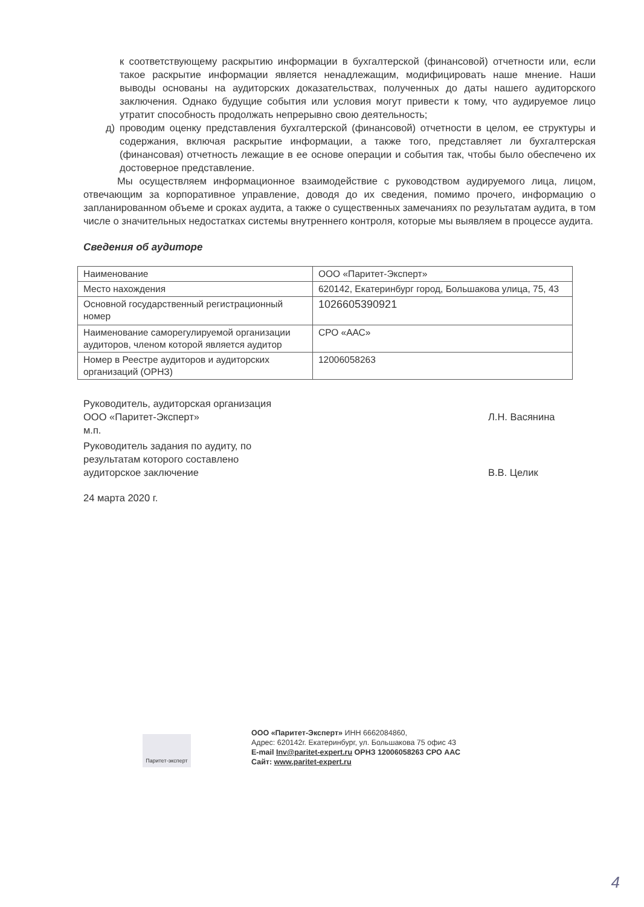к соответствующему раскрытию информации в бухгалтерской (финансовой) отчетности или, если такое раскрытие информации является ненадлежащим, модифицировать наше мнение. Наши выводы основаны на аудиторских доказательствах, полученных до даты нашего аудиторского заключения. Однако будущие события или условия могут привести к тому, что аудируемое лицо утратит способность продолжать непрерывно свою деятельность;
д) проводим оценку представления бухгалтерской (финансовой) отчетности в целом, ее структуры и содержания, включая раскрытие информации, а также того, представляет ли бухгалтерская (финансовая) отчетность лежащие в ее основе операции и события так, чтобы было обеспечено их достоверное представление.
Мы осуществляем информационное взаимодействие с руководством аудируемого лица, лицом, отвечающим за корпоративное управление, доводя до их сведения, помимо прочего, информацию о запланированном объеме и сроках аудита, а также о существенных замечаниях по результатам аудита, в том числе о значительных недостатках системы внутреннего контроля, которые мы выявляем в процессе аудита.
Сведения об аудиторе
| Наименование | ООО «Паритет-Эксперт» |
| Место нахождения | 620142, Екатеринбург город, Большакова улица, 75, 43 |
| Основной государственный регистрационный номер | 1026605390921 |
| Наименование саморегулируемой организации аудиторов, членом которой является аудитор | СРО «ААС» |
| Номер в Реестре аудиторов и аудиторских организаций (ОРНЗ) | 12006058263 |
Руководитель, аудиторская организация ООО «Паритет-Эксперт»
м.п.
Л.Н. Васянина
Руководитель задания по аудиту, по результатам которого составлено аудиторское заключение
В.В. Целик
24 марта 2020 г.
Паритет-эксперт
ООО «Паритет-Эксперт» ИНН 6662084860,
Адрес: 620142г. Екатеринбург, ул. Большакова 75 офис 43
E-mail Inv@paritet-expert.ru ОРНЗ 12006058263 СРО ААС
Сайт: www.paritet-expert.ru
4